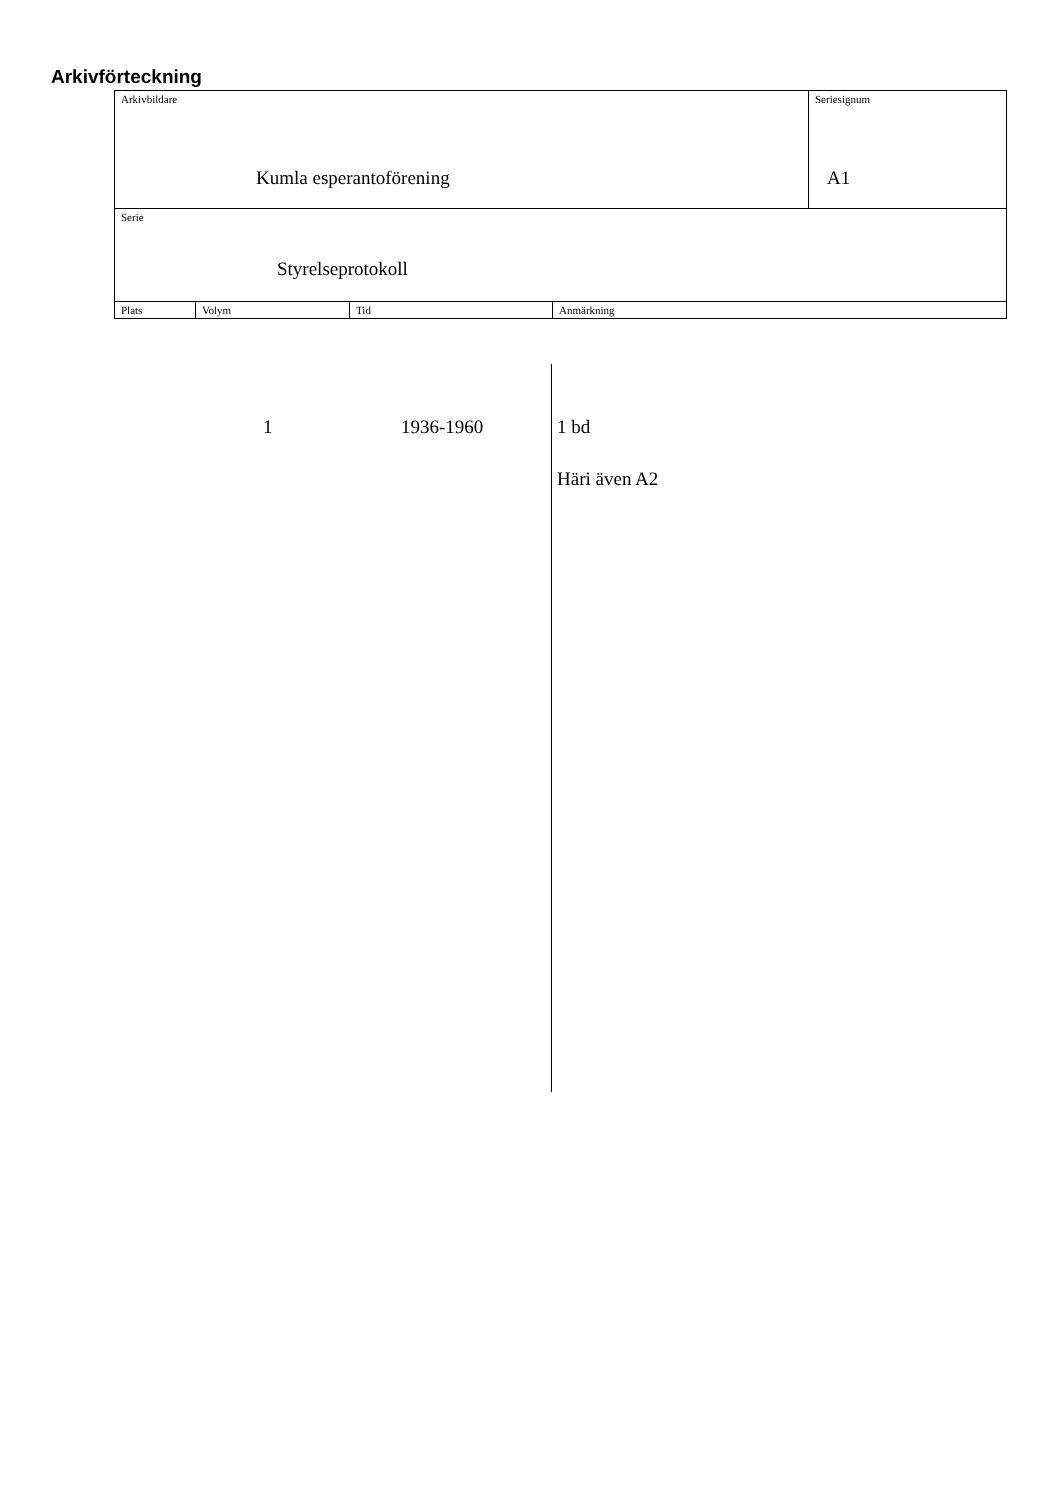Arkivförteckning
| Arkivbildare Kumla esperantoförening | | | | Seriesignum A1 |
| Serie Styrelseprotokoll | | | | |
| Plats | Volym | Tid | Anmärkning | |
1 1936-1960 1 bd
Häri även A2